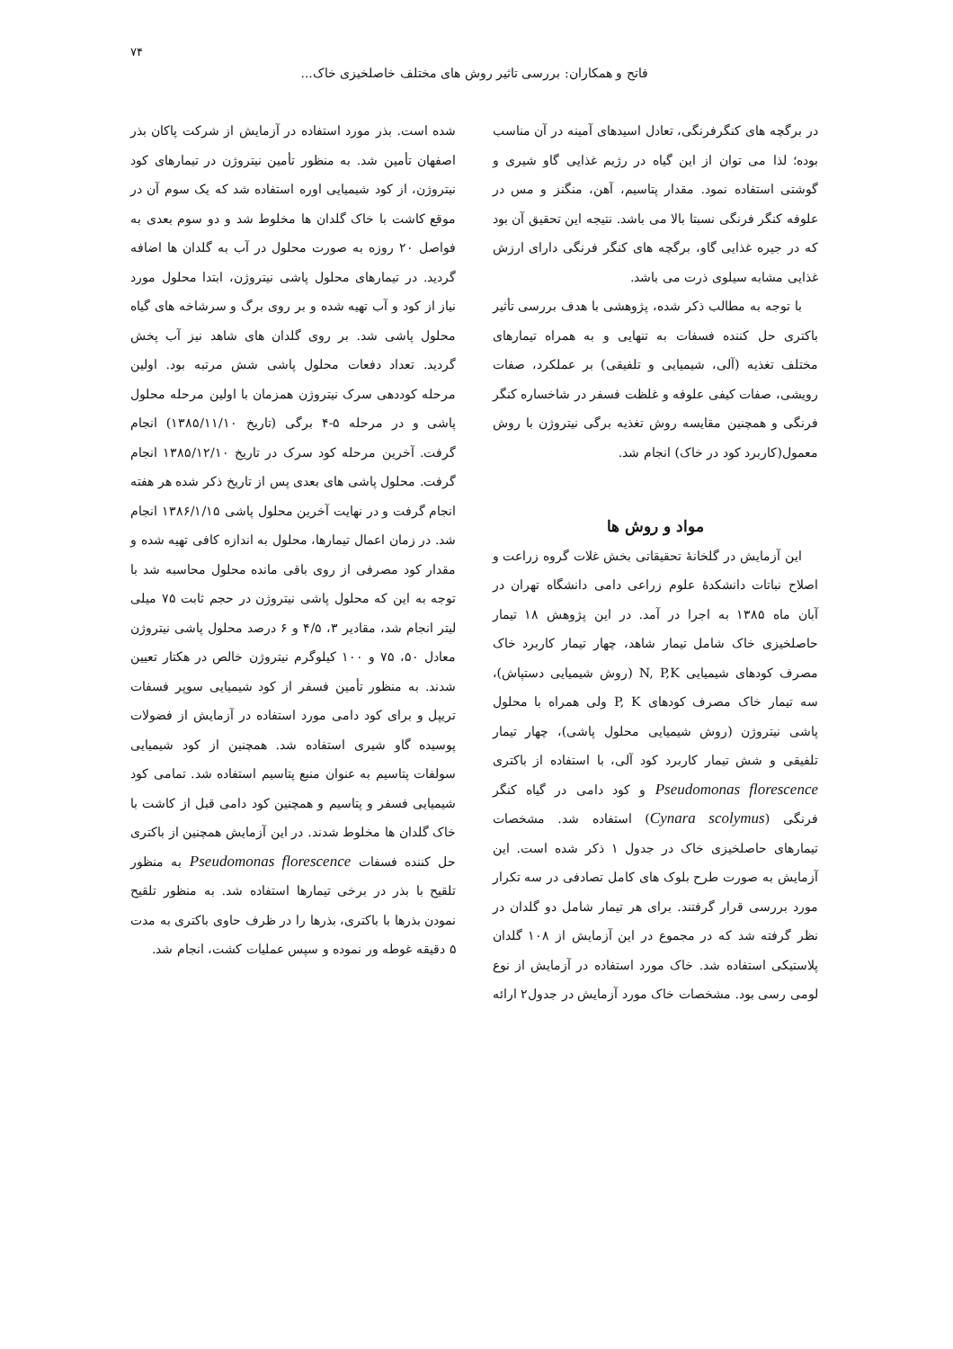۷۴
فاتح و همکاران: بررسی تاثیر روش های مختلف خاصلخیزی خاک...
در برگچه های کنگرفرنگی، تعادل اسیدهای آمینه در آن مناسب بوده؛ لذا می توان از این گیاه در رژیم غذایی گاو شیری و گوشتی استفاده نمود. مقدار پتاسیم، آهن، منگنز و مس در علوفه کنگر فرنگی نسبتا بالا می باشد. نتیجه این تحقیق آن بود که در جیره غذایی گاو، برگچه های کنگر فرنگی دارای ارزش غذایی مشابه سیلوی ذرت می باشد.
با توجه به مطالب ذکر شده، پژوهشی با هدف بررسی تأثیر باکتری حل کننده فسفات به تنهایی و به همراه تیمارهای مختلف تغذیه (آلی، شیمیایی و تلفیقی) بر عملکرد، صفات رویشی، صفات کیفی علوفه و غلظت فسفر در شاخساره کنگر فرنگی و همچنین مقایسه روش تغذیه برگی نیتروژن با روش معمول(کاربرد کود در خاک) انجام شد.
مواد و روش ها
این آزمایش در گلخانۀ تحقیقاتی بخش غلات گروه زراعت و اصلاح نباتات دانشکدۀ علوم زراعی دامی دانشگاه تهران در آبان ماه ۱۳۸۵ به اجرا در آمد. در این پژوهش ۱۸ تیمار حاصلخیزی خاک شامل تیمار شاهد، چهار تیمار کاربرد خاک مصرف کودهای شیمیایی N, P,K (روش شیمیایی دستپاش)، سه تیمار خاک مصرف کودهای P, K ولی همراه با محلول پاشی نیتروژن (روش شیمیایی محلول پاشی)، چهار تیمار تلفیقی و شش تیمار کاربرد کود آلی، با استفاده از باکتری Pseudomonas florescence و کود دامی در گیاه کنگر فرنگی (Cynara scolymus) استفاده شد. مشخصات تیمارهای حاصلخیزی خاک در جدول ۱ ذکر شده است. این آزمایش به صورت طرح بلوک های کامل تصادفی در سه تکرار مورد بررسی قرار گرفتند. برای هر تیمار شامل دو گلدان در نظر گرفته شد که در مجموع در این آزمایش از ۱۰۸ گلدان پلاستیکی استفاده شد. خاک مورد استفاده در آزمایش از نوع لومی رسی بود. مشخصات خاک مورد آزمایش در جدول۲ ارائه
شده است. بذر مورد استفاده در آزمایش از شرکت پاکان بذر اصفهان تأمین شد. به منظور تأمین نیتروژن در تیمارهای کود نیتروژن، از کود شیمیایی اوره استفاده شد که یک سوم آن در موقع کاشت با خاک گلدان ها مخلوط شد و دو سوم بعدی به فواصل ۲۰ روزه به صورت محلول در آب به گلدان ها اضافه گردید. در تیمارهای محلول پاشی نیتروژن، ابتدا محلول مورد نیاز از کود و آب تهیه شده و بر روی برگ و سرشاخه های گیاه محلول پاشی شد. بر روی گلدان های شاهد نیز آب پخش گردید. تعداد دفعات محلول پاشی شش مرتبه بود. اولین مرحله کوددهی سرک نیتروژن همزمان با اولین مرحله محلول پاشی و در مرحله ۵-۴ برگی (تاریخ ۱۳۸۵/۱۱/۱۰) انجام گرفت. آخرین مرحله کود سرک در تاریخ ۱۳۸۵/۱۲/۱۰ انجام گرفت. محلول پاشی های بعدی پس از تاریخ ذکر شده هر هفته انجام گرفت و در نهایت آخرین محلول پاشی ۱۳۸۶/۱/۱۵ انجام شد. در زمان اعمال تیمارها، محلول به اندازه کافی تهیه شده و مقدار کود مصرفی از روی باقی مانده محلول محاسبه شد با توجه به این که محلول پاشی نیتروژن در حجم ثابت ۷۵ میلی لیتر انجام شد، مقادیر ۳، ۴/۵ و ۶ درصد محلول پاشی نیتروژن معادل ۵۰، ۷۵ و ۱۰۰ کیلوگرم نیتروژن خالص در هکتار تعیین شدند. به منظور تأمین فسفر از کود شیمیایی سوپر فسفات تریپل و برای کود دامی مورد استفاده در آزمایش از فضولات پوسیده گاو شیری استفاده شد. همچنین از کود شیمیایی سولفات پتاسیم به عنوان منبع پتاسیم استفاده شد. تمامی کود شیمیایی فسفر و پتاسیم و همچنین کود دامی قبل از کاشت با خاک گلدان ها مخلوط شدند. در این آزمایش همچنین از باکتری حل کننده فسفات Pseudomonas florescence به منظور تلقیح با بذر در برخی تیمارها استفاده شد. به منظور تلقیح نمودن بذرها با باکتری، بذرها را در ظرف حاوی باکتری به مدت ۵ دقیقه غوطه ور نموده و سپس عملیات کشت، انجام شد.